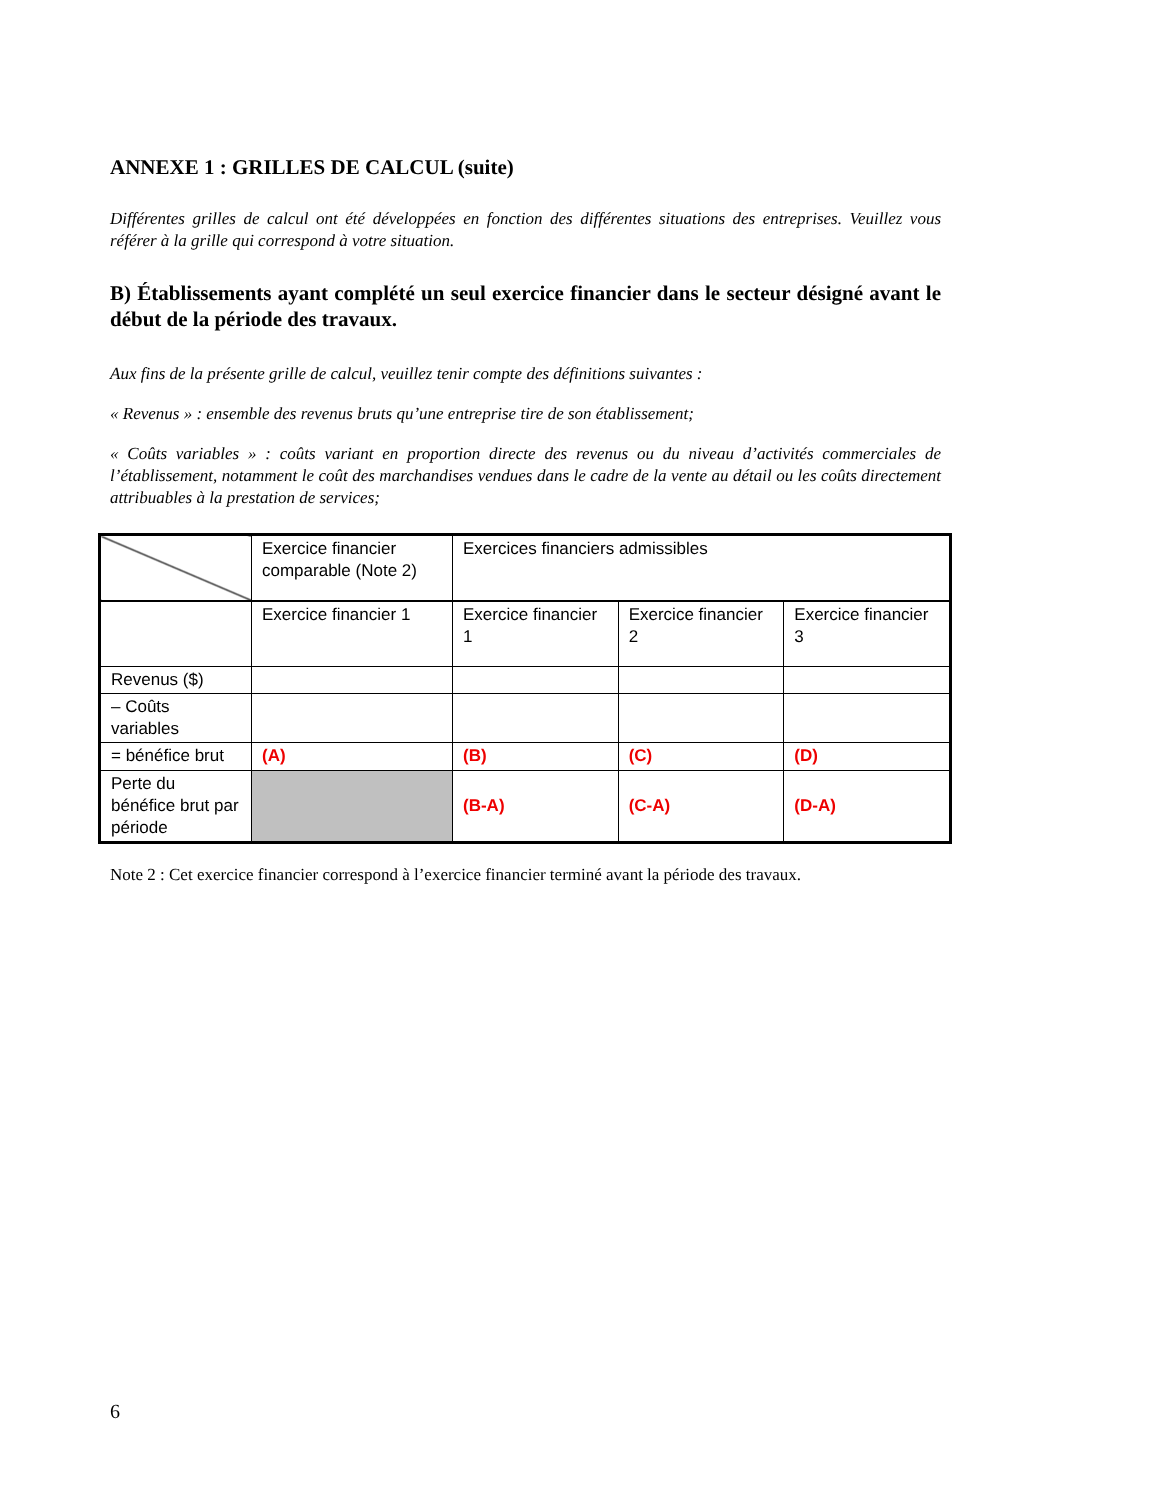ANNEXE 1 : GRILLES DE CALCUL (suite)
Différentes grilles de calcul ont été développées en fonction des différentes situations des entreprises. Veuillez vous référer à la grille qui correspond à votre situation.
B) Établissements ayant complété un seul exercice financier dans le secteur désigné avant le début de la période des travaux.
Aux fins de la présente grille de calcul, veuillez tenir compte des définitions suivantes :
« Revenus » : ensemble des revenus bruts qu’une entreprise tire de son établissement;
« Coûts variables » : coûts variant en proportion directe des revenus ou du niveau d’activités commerciales de l’établissement, notamment le coût des marchandises vendues dans le cadre de la vente au détail ou les coûts directement attribuables à la prestation de services;
| | Exercice financier comparable (Note 2) | Exercices financiers admissibles | | |
| | Exercice financier 1 | Exercice financier 1 | Exercice financier 2 | Exercice financier 3 |
| Revenus ($) | | | | |
| – Coûts variables | | | | |
| = bénéfice brut | (A) | (B) | (C) | (D) |
| Perte du bénéfice brut par période | | (B-A) | (C-A) | (D-A) |
Note 2 : Cet exercice financier correspond à l’exercice financier terminé avant la période des travaux.
6